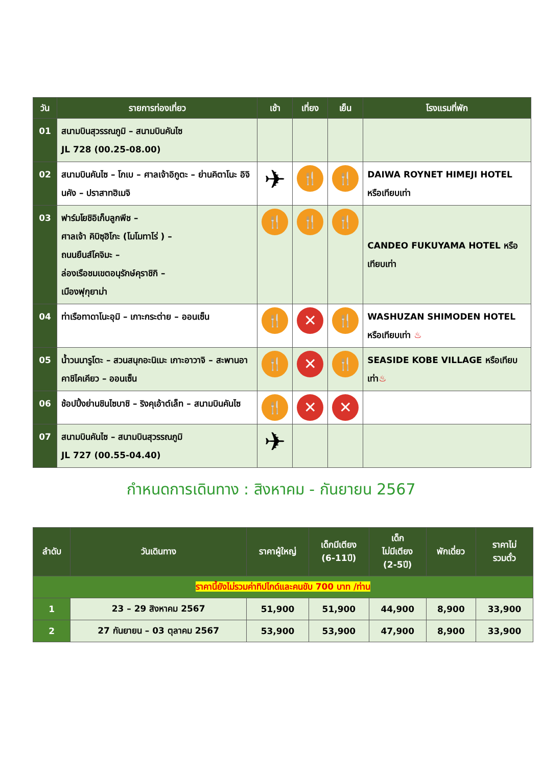| วัน | รายการท่องเที่ยว | เช้า | เที่ยง | เย็น | โรงแรมที่พัก |
| --- | --- | --- | --- | --- | --- |
| 01 | สนามบินสุวรรณภูมิ – สนามบินคันไซ JL 728 (00.25-08.00) | | | | |
| 02 | สนามบินคันไซ – โกเบ – ศาลเจ้าอิกูตะ – ย่านคิตาโนะ อิจินคัง – ปราสาทฮิเมจิ | ✈ | 🍴 | 🍴 | DAIWA ROYNET HIMEJI HOTEL หรือเทียบเท่า |
| 03 | ฟาร์มโยชิอิเก็บลูกพีช – ศาลเจ้า คิบิซุฮิโกะ (โมโมทาโร่ ) – ถนนยืนส์โคจิมะ – ล่องเรือชมเขตอนุรักษ์คุราชิกิ – เมืองฟุกุยาม่า | 🍴 | 🍴 | 🍴 | CANDEO FUKUYAMA HOTEL หรือเทียบเท่า |
| 04 | ท่าเรือทาดาโนะอุมิ – เกาะกระต่าย – ออนเซ็น | 🍴 | ✕ | 🍴 | WASHUZAN SHIMODEN HOTEL หรือเทียบเท่า ♨ |
| 05 | น้ำวนนารูโตะ – สวนสนุกอะนิเมะ เกาะอาวาจิ – สะพานอาคาชิไคเคียว – ออนเซ็น | 🍴 | ✕ | 🍴 | SEASIDE KOBE VILLAGE หรือเทียบเท่า ♨ |
| 06 | ช้อปปิ้งย่านชินไซบาชิ – ริงคุเอ้าต์เล็ท – สนามบินคันไซ | 🍴 | ✕ | ✕ | |
| 07 | สนามบินคันไซ – สนามบินสุวรรณภูมิ JL 727 (00.55-04.40) | ✈ | | | |
กำหนดการเดินทาง : สิงหาคม - กันยายน 2567
| ลำดับ | วันเดินทาง | ราคาผู้ใหญ่ | เด็กมีเตียง (6-11ปี) | เด็ก ไม่มีเตียง (2-5ปี) | พักเดี่ยว | ราคาไม่ รวมตั๋ว |
| --- | --- | --- | --- | --- | --- | --- |
| ราคานี้ยังไม่รวมค่าทิปไกด์และคนขับ 700 บาท /ท่าน | | | | | | |
| 1 | 23 – 29 สิงหาคม 2567 | 51,900 | 51,900 | 44,900 | 8,900 | 33,900 |
| 2 | 27 กันยายน – 03 ตุลาคม 2567 | 53,900 | 53,900 | 47,900 | 8,900 | 33,900 |